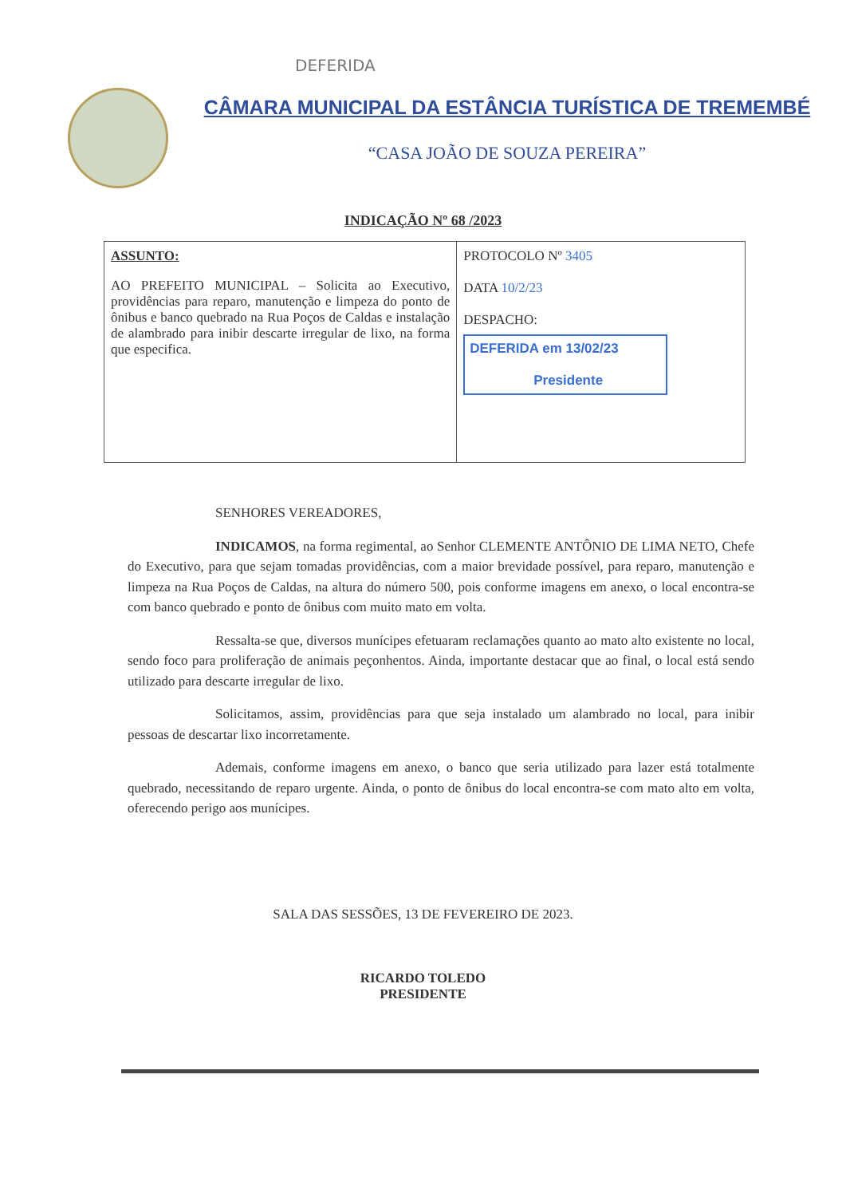DEFERIDA
CÂMARA MUNICIPAL DA ESTÂNCIA TURÍSTICA DE TREMEMBÉ
“CASA JOÃO DE SOUZA PEREIRA”
INDICAÇÃO Nº 68 /2023
| ASSUNTO: AO PREFEITO MUNICIPAL – Solicita ao Executivo, providências para reparo, manutenção e limpeza do ponto de ônibus e banco quebrado na Rua Poços de Caldas e instalação de alambrado para inibir descarte irregular de lixo, na forma que especifica. | PROTOCOLO Nº 3405 DATA 10/2/23 DESPACHO: DEFERIDA em 13/02/23 Presidente |
SENHORES VEREADORES,
INDICAMOS, na forma regimental, ao Senhor CLEMENTE ANTÔNIO DE LIMA NETO, Chefe do Executivo, para que sejam tomadas providências, com a maior brevidade possível, para reparo, manutenção e limpeza na Rua Poços de Caldas, na altura do número 500, pois conforme imagens em anexo, o local encontra-se com banco quebrado e ponto de ônibus com muito mato em volta.
Ressalta-se que, diversos munícipes efetuaram reclamações quanto ao mato alto existente no local, sendo foco para proliferação de animais peçonhentos. Ainda, importante destacar que ao final, o local está sendo utilizado para descarte irregular de lixo.
Solicitamos, assim, providências para que seja instalado um alambrado no local, para inibir pessoas de descartar lixo incorretamente.
Ademais, conforme imagens em anexo, o banco que seria utilizado para lazer está totalmente quebrado, necessitando de reparo urgente. Ainda, o ponto de ônibus do local encontra-se com mato alto em volta, oferecendo perigo aos munícipes.
SALA DAS SESSÕES, 13 DE FEVEREIRO DE 2023.
RICARDO TOLEDO
PRESIDENTE